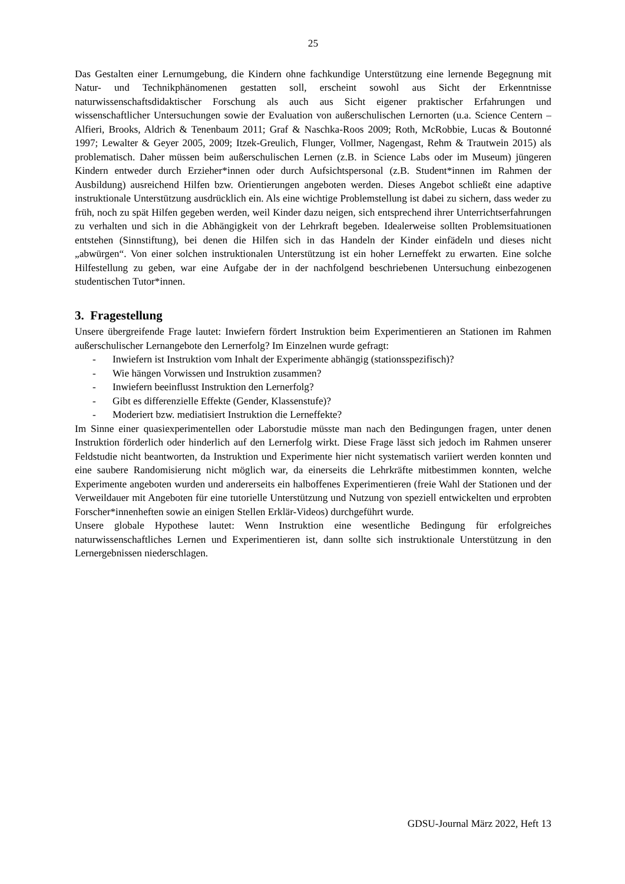25
Das Gestalten einer Lernumgebung, die Kindern ohne fachkundige Unterstützung eine lernende Begegnung mit Natur- und Technikphänomenen gestatten soll, erscheint sowohl aus Sicht der Erkenntnisse naturwissenschaftsdidaktischer Forschung als auch aus Sicht eigener praktischer Erfahrungen und wissenschaftlicher Untersuchungen sowie der Evaluation von außerschulischen Lernorten (u.a. Science Centern – Alfieri, Brooks, Aldrich & Tenenbaum 2011; Graf & Naschka-Roos 2009; Roth, McRobbie, Lucas & Boutonné 1997; Lewalter & Geyer 2005, 2009; Itzek-Greulich, Flunger, Vollmer, Nagengast, Rehm & Trautwein 2015) als problematisch. Daher müssen beim außerschulischen Lernen (z.B. in Science Labs oder im Museum) jüngeren Kindern entweder durch Erzieher*innen oder durch Aufsichtspersonal (z.B. Student*innen im Rahmen der Ausbildung) ausreichend Hilfen bzw. Orientierungen angeboten werden. Dieses Angebot schließt eine adaptive instruktionale Unterstützung ausdrücklich ein. Als eine wichtige Problemstellung ist dabei zu sichern, dass weder zu früh, noch zu spät Hilfen gegeben werden, weil Kinder dazu neigen, sich entsprechend ihrer Unterrichtserfahrungen zu verhalten und sich in die Abhängigkeit von der Lehrkraft begeben. Idealerweise sollten Problemsituationen entstehen (Sinnstiftung), bei denen die Hilfen sich in das Handeln der Kinder einfädeln und dieses nicht „abwürgen“. Von einer solchen instruktionalen Unterstützung ist ein hoher Lerneffekt zu erwarten. Eine solche Hilfestellung zu geben, war eine Aufgabe der in der nachfolgend beschriebenen Untersuchung einbezogenen studentischen Tutor*innen.
3. Fragestellung
Unsere übergreifende Frage lautet: Inwiefern fördert Instruktion beim Experimentieren an Stationen im Rahmen außerschulischer Lernangebote den Lernerfolg? Im Einzelnen wurde gefragt:
- Inwiefern ist Instruktion vom Inhalt der Experimente abhängig (stationsspezifisch)?
- Wie hängen Vorwissen und Instruktion zusammen?
- Inwiefern beeinflusst Instruktion den Lernerfolg?
- Gibt es differenzielle Effekte (Gender, Klassenstufe)?
- Moderiert bzw. mediatisiert Instruktion die Lerneffekte?
Im Sinne einer quasiexperimentellen oder Laborstudie müsste man nach den Bedingungen fragen, unter denen Instruktion förderlich oder hinderlich auf den Lernerfolg wirkt. Diese Frage lässt sich jedoch im Rahmen unserer Feldstudie nicht beantworten, da Instruktion und Experimente hier nicht systematisch variiert werden konnten und eine saubere Randomisierung nicht möglich war, da einerseits die Lehrkräfte mitbestimmen konnten, welche Experimente angeboten wurden und andererseits ein halboffenes Experimentieren (freie Wahl der Stationen und der Verweildauer mit Angeboten für eine tutorielle Unterstützung und Nutzung von speziell entwickelten und erprobten Forscher*innenheften sowie an einigen Stellen Erklär-Videos) durchgeführt wurde.
Unsere globale Hypothese lautet: Wenn Instruktion eine wesentliche Bedingung für erfolgreiches naturwissenschaftliches Lernen und Experimentieren ist, dann sollte sich instruktionale Unterstützung in den Lernergebnissen niederschlagen.
GDSU-Journal März 2022, Heft 13